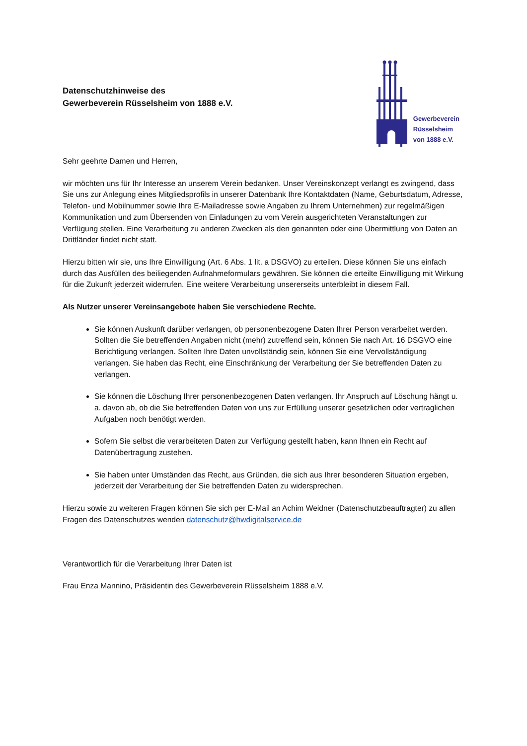Datenschutzhinweise des
Gewerbeverein Rüsselsheim von 1888 e.V.
Gewerbeverein
Rüsselsheim
von 1888 e.V.
Sehr geehrte Damen und Herren,
wir möchten uns für Ihr Interesse an unserem Verein bedanken. Unser Vereinskonzept verlangt es zwingend, dass Sie uns zur Anlegung eines Mitgliedsprofils in unserer Datenbank Ihre Kontaktdaten (Name, Geburtsdatum, Adresse, Telefon- und Mobilnummer sowie Ihre E-Mailadresse sowie Angaben zu Ihrem Unternehmen) zur regelmäßigen Kommunikation und zum Übersenden von Einladungen zu vom Verein ausgerichteten Veranstaltungen zur Verfügung stellen. Eine Verarbeitung zu anderen Zwecken als den genannten oder eine Übermittlung von Daten an Drittländer findet nicht statt.
Hierzu bitten wir sie, uns Ihre Einwilligung (Art. 6 Abs. 1 lit. a DSGVO) zu erteilen. Diese können Sie uns einfach durch das Ausfüllen des beiliegenden Aufnahmeformulars gewähren. Sie können die erteilte Einwilligung mit Wirkung für die Zukunft jederzeit widerrufen. Eine weitere Verarbeitung unsererseits unterbleibt in diesem Fall.
Als Nutzer unserer Vereinsangebote haben Sie verschiedene Rechte.
Sie können Auskunft darüber verlangen, ob personenbezogene Daten Ihrer Person verarbeitet werden. Sollten die Sie betreffenden Angaben nicht (mehr) zutreffend sein, können Sie nach Art. 16 DSGVO eine Berichtigung verlangen. Sollten Ihre Daten unvollständig sein, können Sie eine Vervollständigung verlangen. Sie haben das Recht, eine Einschränkung der Verarbeitung der Sie betreffenden Daten zu verlangen.
Sie können die Löschung Ihrer personenbezogenen Daten verlangen. Ihr Anspruch auf Löschung hängt u. a. davon ab, ob die Sie betreffenden Daten von uns zur Erfüllung unserer gesetzlichen oder vertraglichen Aufgaben noch benötigt werden.
Sofern Sie selbst die verarbeiteten Daten zur Verfügung gestellt haben, kann Ihnen ein Recht auf Datenübertragung zustehen.
Sie haben unter Umständen das Recht, aus Gründen, die sich aus Ihrer besonderen Situation ergeben, jederzeit der Verarbeitung der Sie betreffenden Daten zu widersprechen.
Hierzu sowie zu weiteren Fragen können Sie sich per E-Mail an Achim Weidner (Datenschutzbeauftragter) zu allen Fragen des Datenschutzes wenden datenschutz@hwdigitalservice.de
Verantwortlich für die Verarbeitung Ihrer Daten ist
Frau Enza Mannino, Präsidentin des Gewerbeverein Rüsselsheim 1888 e.V.